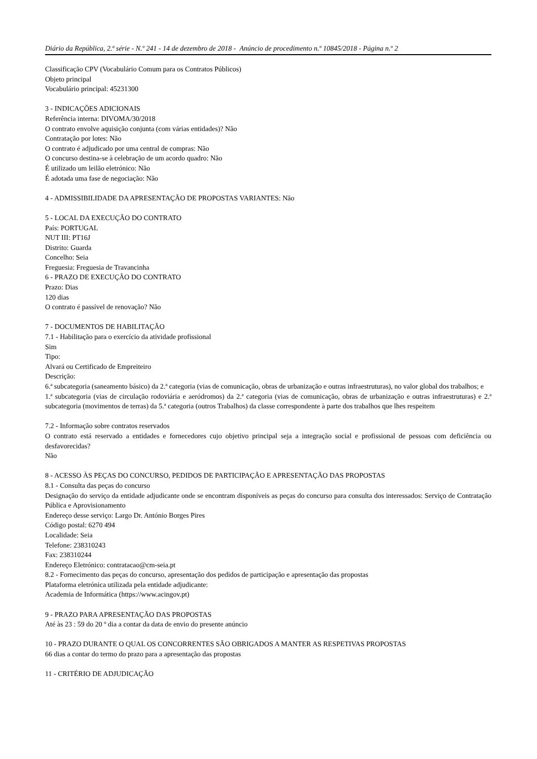Diário da República, 2.ª série - N.º 241 - 14 de dezembro de 2018 - Anúncio de procedimento n.º 10845/2018 - Página n.º 2
Classificação CPV (Vocabulário Comum para os Contratos Públicos)
Objeto principal
Vocabulário principal: 45231300
3 - INDICAÇÕES ADICIONAIS
Referência interna: DIVOMA/30/2018
O contrato envolve aquisição conjunta (com várias entidades)? Não
Contratação por lotes: Não
O contrato é adjudicado por uma central de compras: Não
O concurso destina-se à celebração de um acordo quadro: Não
É utilizado um leilão eletrónico: Não
É adotada uma fase de negociação: Não
4 - ADMISSIBILIDADE DA APRESENTAÇÃO DE PROPOSTAS VARIANTES: Não
5 - LOCAL DA EXECUÇÃO DO CONTRATO
País: PORTUGAL
NUT III: PT16J
Distrito: Guarda
Concelho: Seia
Freguesia: Freguesia de Travancinha
6 - PRAZO DE EXECUÇÃO DO CONTRATO
Prazo: Dias
120 dias
O contrato é passível de renovação? Não
7 - DOCUMENTOS DE HABILITAÇÃO
7.1 - Habilitação para o exercício da atividade profissional
Sim
Tipo:
Alvará ou Certificado de Empreiteiro
Descrição:
6.ª subcategoria (saneamento básico) da 2.ª categoria (vias de comunicação, obras de urbanização e outras infraestruturas), no valor global dos trabalhos; e
1.ª subcategoria (vias de circulação rodoviária e aeródromos) da 2.ª categoria (vias de comunicação, obras de urbanização e outras infraestruturas) e 2.ª subcategoria (movimentos de terras) da 5.ª categoria (outros Trabalhos) da classe correspondente à parte dos trabalhos que lhes respeitem
7.2 - Informação sobre contratos reservados
O contrato está reservado a entidades e fornecedores cujo objetivo principal seja a integração social e profissional de pessoas com deficiência ou desfavorecidas?
Não
8 - ACESSO ÀS PEÇAS DO CONCURSO, PEDIDOS DE PARTICIPAÇÃO E APRESENTAÇÃO DAS PROPOSTAS
8.1 - Consulta das peças do concurso
Designação do serviço da entidade adjudicante onde se encontram disponíveis as peças do concurso para consulta dos interessados: Serviço de Contratação Pública e Aprovisionamento
Endereço desse serviço: Largo Dr. António Borges Pires
Código postal: 6270 494
Localidade: Seia
Telefone: 238310243
Fax: 238310244
Endereço Eletrónico: contratacao@cm-seia.pt
8.2 - Fornecimento das peças do concurso, apresentação dos pedidos de participação e apresentação das propostas
Plataforma eletrónica utilizada pela entidade adjudicante:
Academia de Informática (https://www.acingov.pt)
9 - PRAZO PARA APRESENTAÇÃO DAS PROPOSTAS
Até às 23 : 59 do 20 º dia a contar da data de envio do presente anúncio
10 - PRAZO DURANTE O QUAL OS CONCORRENTES SÃO OBRIGADOS A MANTER AS RESPETIVAS PROPOSTAS
66 dias a contar do termo do prazo para a apresentação das propostas
11 - CRITÉRIO DE ADJUDICAÇÃO